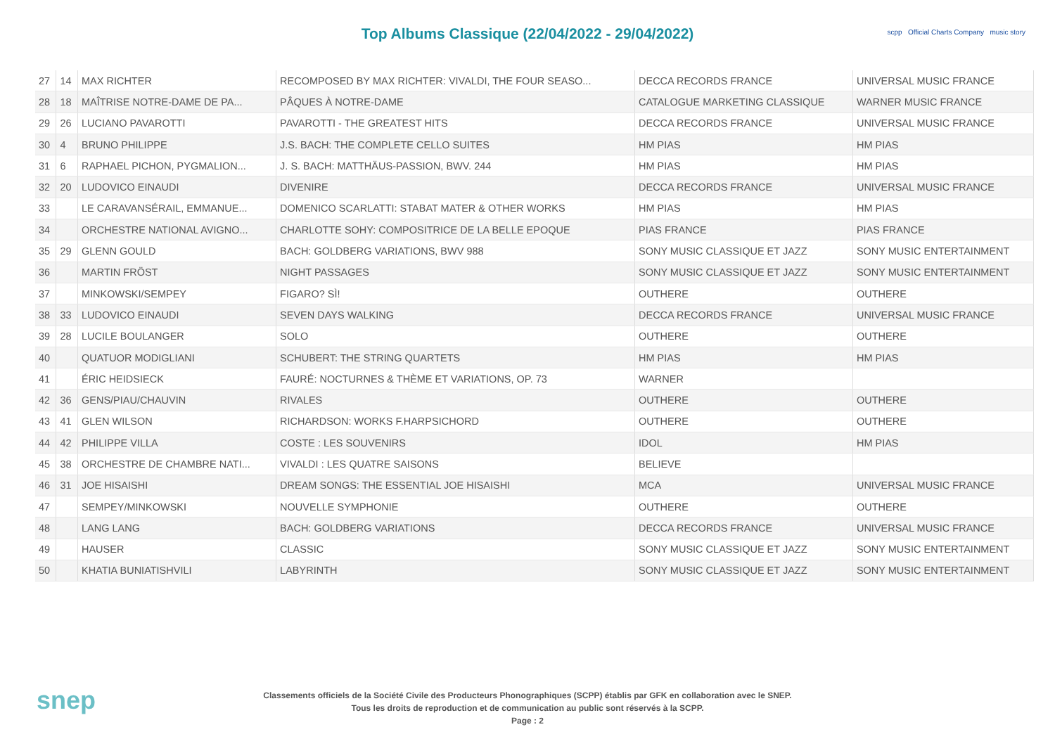Top Albums Classique (22/04/2022 - 29/04/2022)
scpp Official Charts Company music story
| 27 | 14 | MAX RICHTER | RECOMPOSED BY MAX RICHTER: VIVALDI, THE FOUR SEASO... | DECCA RECORDS FRANCE | UNIVERSAL MUSIC FRANCE |
| 28 | 18 | MAÎTRISE NOTRE-DAME DE PA... | PÂQUES À NOTRE-DAME | CATALOGUE MARKETING CLASSIQUE | WARNER MUSIC FRANCE |
| 29 | 26 | LUCIANO PAVAROTTI | PAVAROTTI - THE GREATEST HITS | DECCA RECORDS FRANCE | UNIVERSAL MUSIC FRANCE |
| 30 | 4 | BRUNO PHILIPPE | J.S. BACH: THE COMPLETE CELLO SUITES | HM PIAS | HM PIAS |
| 31 | 6 | RAPHAEL PICHON, PYGMALION... | J. S. BACH: MATTHÄUS-PASSION, BWV. 244 | HM PIAS | HM PIAS |
| 32 | 20 | LUDOVICO EINAUDI | DIVENIRE | DECCA RECORDS FRANCE | UNIVERSAL MUSIC FRANCE |
| 33 | | LE CARAVANSÉRAIL, EMMANUE... | DOMENICO SCARLATTI: STABAT MATER & OTHER WORKS | HM PIAS | HM PIAS |
| 34 | | ORCHESTRE NATIONAL AVIGNO... | CHARLOTTE SOHY: COMPOSITRICE DE LA BELLE EPOQUE | PIAS FRANCE | PIAS FRANCE |
| 35 | 29 | GLENN GOULD | BACH: GOLDBERG VARIATIONS, BWV 988 | SONY MUSIC CLASSIQUE ET JAZZ | SONY MUSIC ENTERTAINMENT |
| 36 | | MARTIN FRÖST | NIGHT PASSAGES | SONY MUSIC CLASSIQUE ET JAZZ | SONY MUSIC ENTERTAINMENT |
| 37 | | MINKOWSKI/SEMPEY | FIGARO? SÌ! | OUTHERE | OUTHERE |
| 38 | 33 | LUDOVICO EINAUDI | SEVEN DAYS WALKING | DECCA RECORDS FRANCE | UNIVERSAL MUSIC FRANCE |
| 39 | 28 | LUCILE BOULANGER | SOLO | OUTHERE | OUTHERE |
| 40 | | QUATUOR MODIGLIANI | SCHUBERT: THE STRING QUARTETS | HM PIAS | HM PIAS |
| 41 | | ÉRIC HEIDSIECK | FAURÉ: NOCTURNES & THÈME ET VARIATIONS, OP. 73 | WARNER | |
| 42 | 36 | GENS/PIAU/CHAUVIN | RIVALES | OUTHERE | OUTHERE |
| 43 | 41 | GLEN WILSON | RICHARDSON: WORKS F.HARPSICHORD | OUTHERE | OUTHERE |
| 44 | 42 | PHILIPPE VILLA | COSTE : LES SOUVENIRS | IDOL | HM PIAS |
| 45 | 38 | ORCHESTRE DE CHAMBRE NATI... | VIVALDI : LES QUATRE SAISONS | BELIEVE | |
| 46 | 31 | JOE HISAISHI | DREAM SONGS: THE ESSENTIAL JOE HISAISHI | MCA | UNIVERSAL MUSIC FRANCE |
| 47 | | SEMPEY/MINKOWSKI | NOUVELLE SYMPHONIE | OUTHERE | OUTHERE |
| 48 | | LANG LANG | BACH: GOLDBERG VARIATIONS | DECCA RECORDS FRANCE | UNIVERSAL MUSIC FRANCE |
| 49 | | HAUSER | CLASSIC | SONY MUSIC CLASSIQUE ET JAZZ | SONY MUSIC ENTERTAINMENT |
| 50 | | KHATIA BUNIATISHVILI | LABYRINTH | SONY MUSIC CLASSIQUE ET JAZZ | SONY MUSIC ENTERTAINMENT |
snep
Classements officiels de la Société Civile des Producteurs Phonographiques (SCPP) établis par GFK en collaboration avec le SNEP.
Tous les droits de reproduction et de communication au public sont réservés à la SCPP.
Page : 2